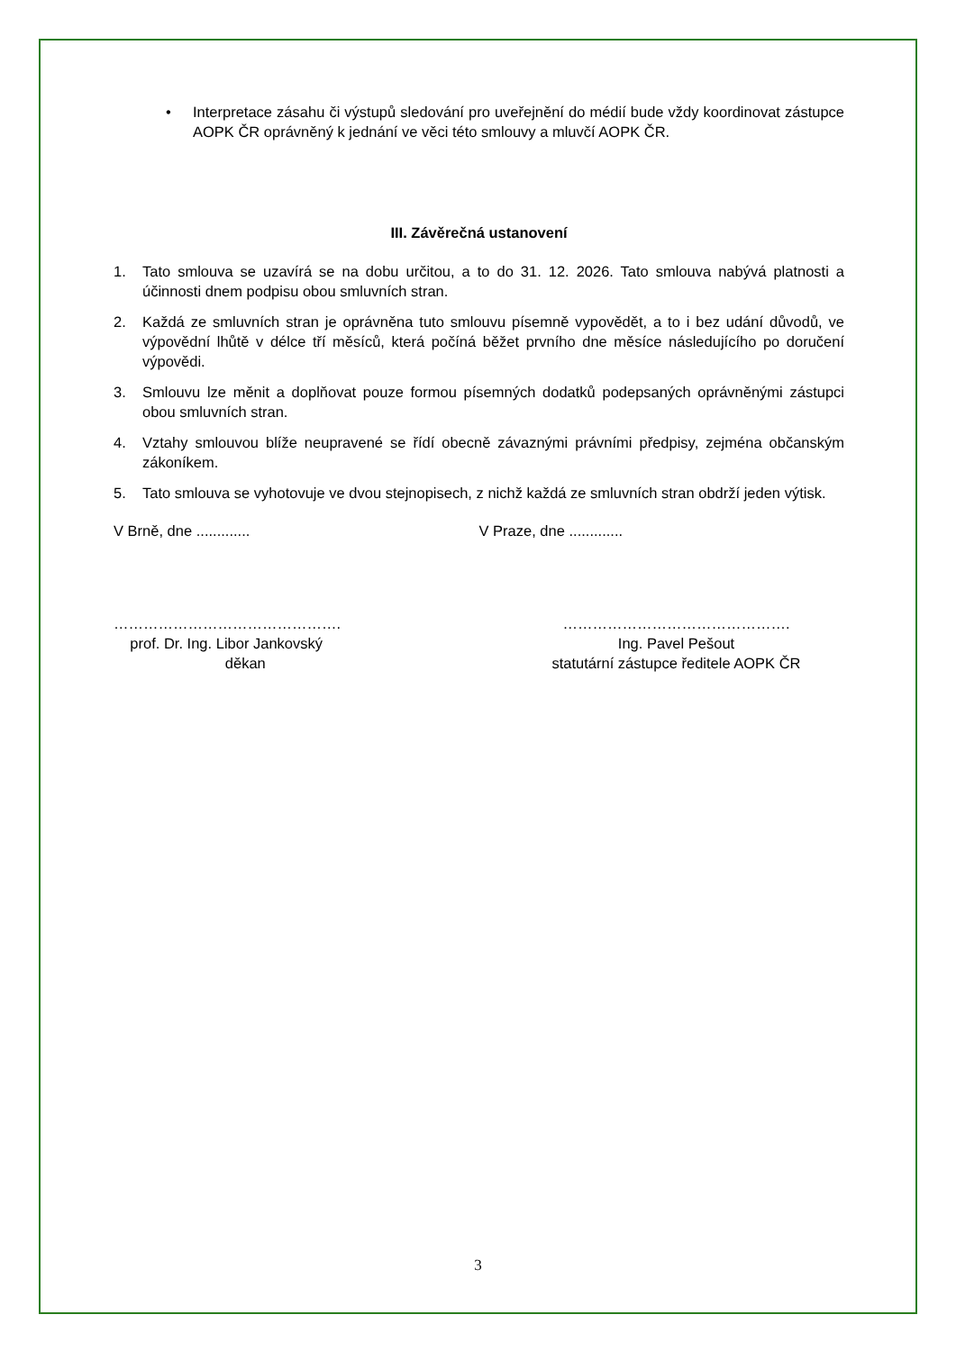• Interpretace zásahu či výstupů sledování pro uveřejnění do médií bude vždy koordinovat zástupce AOPK ČR oprávněný k jednání ve věci této smlouvy a mluvčí AOPK ČR.
III. Závěrečná ustanovení
1. Tato smlouva se uzavírá se na dobu určitou, a to do 31. 12. 2026. Tato smlouva nabývá platnosti a účinnosti dnem podpisu obou smluvních stran.
2. Každá ze smluvních stran je oprávněna tuto smlouvu písemně vypovědět, a to i bez udání důvodů, ve výpovědní lhůtě v délce tří měsíců, která počíná běžet prvního dne měsíce následujícího po doručení výpovědi.
3. Smlouvu lze měnit a doplňovat pouze formou písemných dodatků podepsaných oprávněnými zástupci obou smluvních stran.
4. Vztahy smlouvou blíže neupravené se řídí obecně závaznými právními předpisy, zejména občanským zákoníkem.
5. Tato smlouva se vyhotovuje ve dvou stejnopisech, z nichž každá ze smluvních stran obdrží jeden výtisk.
V Brně, dne ............. V Praze, dne .............
……………………………………….
prof. Dr. Ing. Libor Jankovský
děkan
……………………………………….
Ing. Pavel Pešout
statutární zástupce ředitele AOPK ČR
3